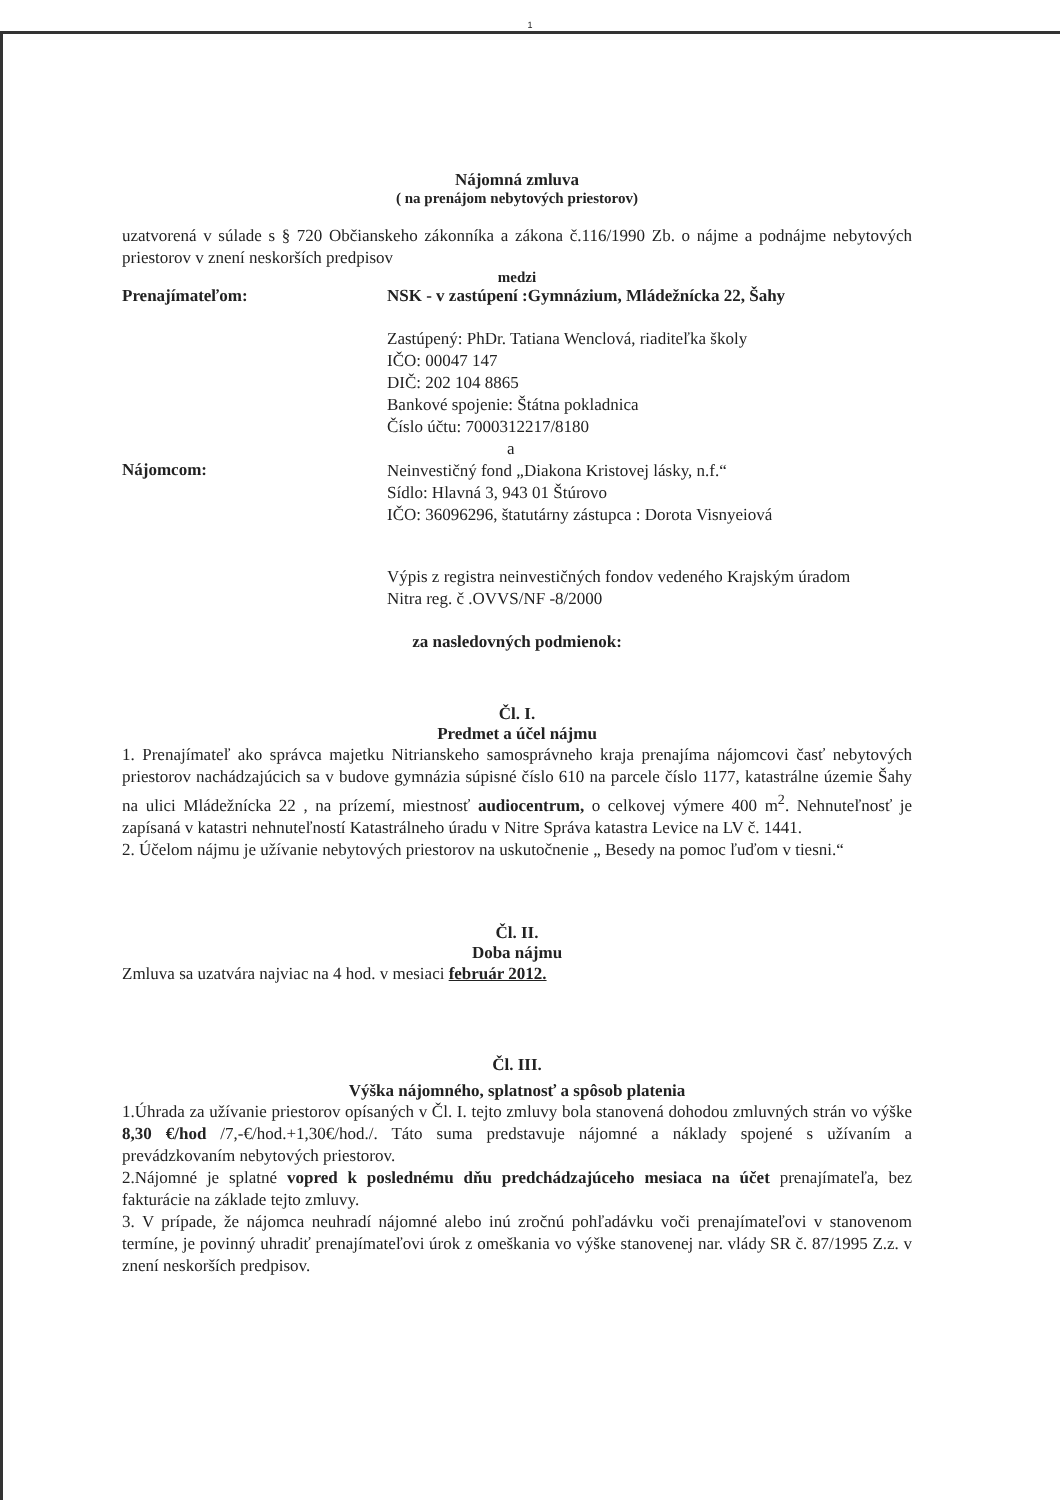1
Nájomná zmluva
( na prenájom nebytových priestorov)
uzatvorená v súlade s § 720 Občianskeho zákonníka a zákona č.116/1990 Zb. o nájme a podnájme nebytových priestorov v znení neskorších predpisov
medzi
Prenajímateľom: NSK - v zastúpení :Gymnázium, Mládežnícka 22, Šahy
Zastúpený: PhDr. Tatiana Wenclová, riaditeľka školy
IČO: 00047 147
DIČ: 202 104 8865
Bankové spojenie: Štátna pokladnica
Číslo účtu: 7000312217/8180
a
Nájomcom:
Neinvestičný fond „Diakona Kristovej lásky, n.f.“
Sídlo: Hlavná 3, 943 01 Štúrovo
IČO: 36096296, štatutárny zástupca : Dorota Visnyeiová
Výpis z registra neinvestičných fondov vedeného Krajským úradom
Nitra reg. č .OVVS/NF -8/2000
za nasledovných podmienok:
Čl. I.
Predmet a účel nájmu
1. Prenajímateľ ako správca majetku Nitrianskeho samosprávneho kraja prenajíma nájomcovi časť nebytových priestorov nachádzajúcich sa v budove gymnázia súpisné číslo 610 na parcele číslo 1177, katastrálne územie Šahy na ulici Mládežnícka 22 , na prízemí, miestnosť audiocentrum, o celkovej výmere 400 m<sup>2</sup>. Nehnuteľnosť je zapísaná v katastri nehnuteľností Katastrálneho úradu v Nitre Správa katastra Levice na LV č. 1441.
2. Účelom nájmu je užívanie nebytových priestorov na uskutočnenie „ Besedy na pomoc ľuďom v tiesni.“
Čl. II.
Doba nájmu
Zmluva sa uzatvára najviac na 4 hod. v mesiaci február 2012.
Čl. III.
Výška nájomného, splatnosť a spôsob platenia
1.Úhrada za užívanie priestorov opísaných v Čl. I. tejto zmluvy bola stanovená dohodou zmluvných strán vo výške 8,30 €/hod /7,-€/hod.+1,30€/hod./. Táto suma predstavuje nájomné a náklady spojené s užívaním a prevádzkovaním nebytových priestorov.
2.Nájomné je splatné vopred k poslednému dňu predchádzajúceho mesiaca na účet prenajímateľa, bez fakturácie na základe tejto zmluvy.
3. V prípade, že nájomca neuhradí nájomné alebo inú zročnú pohľadávku voči prenajímateľovi v stanovenom termíne, je povinný uhradiť prenajímateľovi úrok z omeškania vo výške stanovenej nar. vlády SR č. 87/1995 Z.z. v znení neskorších predpisov.